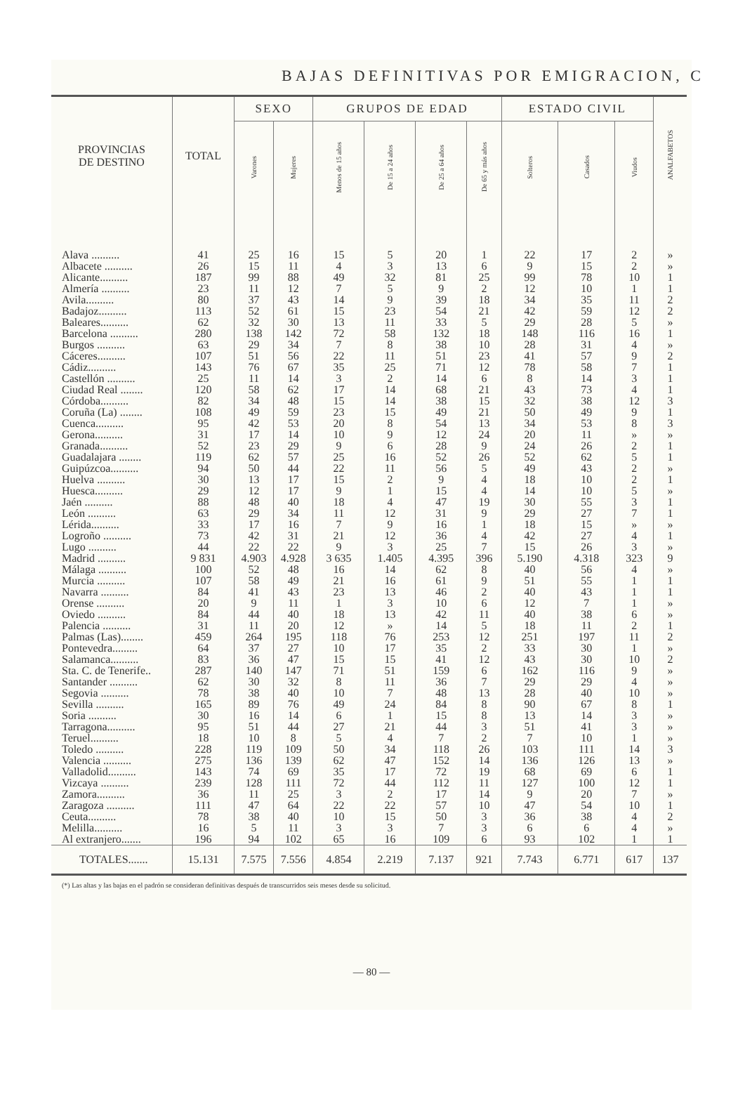BAJAS DEFINITIVAS POR EMIGRACION, C
| PROVINCIAS DE DESTINO | TOTAL | SEXO | | GRUPOS DE EDAD | | | | ESTADO CIVIL | | | ANALFABETOS |
| --- | --- | --- | --- | --- | --- | --- | --- | --- | --- | --- | --- |
| | | Varones | Mujeres | Menos de 15 años | De 15 a 24 años | De 25 a 64 años | De 65 y más años | Solteros | Casados | Viudos | |
| Alava .......... | 41 | 25 | 16 | 15 | 5 | 20 | 1 | 22 | 17 | 2 | » |
| Albacete .......... | 26 | 15 | 11 | 4 | 3 | 13 | 6 | 9 | 15 | 2 | » |
| Alicante.......... | 187 | 99 | 88 | 49 | 32 | 81 | 25 | 99 | 78 | 10 | 1 |
| Almería .......... | 23 | 11 | 12 | 7 | 5 | 9 | 2 | 12 | 10 | 1 | 1 |
| Avila.......... | 80 | 37 | 43 | 14 | 9 | 39 | 18 | 34 | 35 | 11 | 2 |
| Badajoz.......... | 113 | 52 | 61 | 15 | 23 | 54 | 21 | 42 | 59 | 12 | 2 |
| Baleares.......... | 62 | 32 | 30 | 13 | 11 | 33 | 5 | 29 | 28 | 5 | » |
| Barcelona .......... | 280 | 138 | 142 | 72 | 58 | 132 | 18 | 148 | 116 | 16 | 1 |
| Burgos .......... | 63 | 29 | 34 | 7 | 8 | 38 | 10 | 28 | 31 | 4 | » |
| Cáceres.......... | 107 | 51 | 56 | 22 | 11 | 51 | 23 | 41 | 57 | 9 | 2 |
| Cádiz.......... | 143 | 76 | 67 | 35 | 25 | 71 | 12 | 78 | 58 | 7 | 1 |
| Castellón .......... | 25 | 11 | 14 | 3 | 2 | 14 | 6 | 8 | 14 | 3 | 1 |
| Ciudad Real ........ | 120 | 58 | 62 | 17 | 14 | 68 | 21 | 43 | 73 | 4 | 1 |
| Córdoba.......... | 82 | 34 | 48 | 15 | 14 | 38 | 15 | 32 | 38 | 12 | 3 |
| Coruña (La) ........ | 108 | 49 | 59 | 23 | 15 | 49 | 21 | 50 | 49 | 9 | 1 |
| Cuenca.......... | 95 | 42 | 53 | 20 | 8 | 54 | 13 | 34 | 53 | 8 | 3 |
| Gerona.......... | 31 | 17 | 14 | 10 | 9 | 12 | 24 | 20 | 11 | » | » |
| Granada.......... | 52 | 23 | 29 | 9 | 6 | 28 | 9 | 24 | 26 | 2 | 1 |
| Guadalajara ........ | 119 | 62 | 57 | 25 | 16 | 52 | 26 | 52 | 62 | 5 | 1 |
| Guipúzcoa.......... | 94 | 50 | 44 | 22 | 11 | 56 | 5 | 49 | 43 | 2 | » |
| Huelva .......... | 30 | 13 | 17 | 15 | 2 | 9 | 4 | 18 | 10 | 2 | 1 |
| Huesca.......... | 29 | 12 | 17 | 9 | 1 | 15 | 4 | 14 | 10 | 5 | » |
| Jaén .......... | 88 | 48 | 40 | 18 | 4 | 47 | 19 | 30 | 55 | 3 | 1 |
| León .......... | 63 | 29 | 34 | 11 | 12 | 31 | 9 | 29 | 27 | 7 | 1 |
| Lérida.......... | 33 | 17 | 16 | 7 | 9 | 16 | 1 | 18 | 15 | » | » |
| Logroño .......... | 73 | 42 | 31 | 21 | 12 | 36 | 4 | 42 | 27 | 4 | 1 |
| Lugo .......... | 44 | 22 | 22 | 9 | 3 | 25 | 7 | 15 | 26 | 3 | » |
| Madrid .......... | 9 831 | 4.903 | 4.928 | 3 635 | 1.405 | 4.395 | 396 | 5.190 | 4.318 | 323 | 9 |
| Málaga .......... | 100 | 52 | 48 | 16 | 14 | 62 | 8 | 40 | 56 | 4 | » |
| Murcia .......... | 107 | 58 | 49 | 21 | 16 | 61 | 9 | 51 | 55 | 1 | 1 |
| Navarra .......... | 84 | 41 | 43 | 23 | 13 | 46 | 2 | 40 | 43 | 1 | 1 |
| Orense .......... | 20 | 9 | 11 | 1 | 3 | 10 | 6 | 12 | 7 | 1 | » |
| Oviedo .......... | 84 | 44 | 40 | 18 | 13 | 42 | 11 | 40 | 38 | 6 | » |
| Palencia .......... | 31 | 11 | 20 | 12 | » | 14 | 5 | 18 | 11 | 2 | 1 |
| Palmas (Las)........ | 459 | 264 | 195 | 118 | 76 | 253 | 12 | 251 | 197 | 11 | 2 |
| Pontevedra......... | 64 | 37 | 27 | 10 | 17 | 35 | 2 | 33 | 30 | 1 | » |
| Salamanca.......... | 83 | 36 | 47 | 15 | 15 | 41 | 12 | 43 | 30 | 10 | 2 |
| Sta. C. de Tenerife.. | 287 | 140 | 147 | 71 | 51 | 159 | 6 | 162 | 116 | 9 | » |
| Santander .......... | 62 | 30 | 32 | 8 | 11 | 36 | 7 | 29 | 29 | 4 | » |
| Segovia .......... | 78 | 38 | 40 | 10 | 7 | 48 | 13 | 28 | 40 | 10 | » |
| Sevilla .......... | 165 | 89 | 76 | 49 | 24 | 84 | 8 | 90 | 67 | 8 | 1 |
| Soria .......... | 30 | 16 | 14 | 6 | 1 | 15 | 8 | 13 | 14 | 3 | » |
| Tarragona.......... | 95 | 51 | 44 | 27 | 21 | 44 | 3 | 51 | 41 | 3 | » |
| Teruel.......... | 18 | 10 | 8 | 5 | 4 | 7 | 2 | 7 | 10 | 1 | » |
| Toledo .......... | 228 | 119 | 109 | 50 | 34 | 118 | 26 | 103 | 111 | 14 | 3 |
| Valencia .......... | 275 | 136 | 139 | 62 | 47 | 152 | 14 | 136 | 126 | 13 | » |
| Valladolid.......... | 143 | 74 | 69 | 35 | 17 | 72 | 19 | 68 | 69 | 6 | 1 |
| Vizcaya .......... | 239 | 128 | 111 | 72 | 44 | 112 | 11 | 127 | 100 | 12 | 1 |
| Zamora.......... | 36 | 11 | 25 | 3 | 2 | 17 | 14 | 9 | 20 | 7 | » |
| Zaragoza .......... | 111 | 47 | 64 | 22 | 22 | 57 | 10 | 47 | 54 | 10 | 1 |
| Ceuta.......... | 78 | 38 | 40 | 10 | 15 | 50 | 3 | 36 | 38 | 4 | 2 |
| Melilla.......... | 16 | 5 | 11 | 3 | 3 | 7 | 3 | 6 | 6 | 4 | » |
| Al extranjero....... | 196 | 94 | 102 | 65 | 16 | 109 | 6 | 93 | 102 | 1 | 1 |
| TOTALES....... | 15.131 | 7.575 | 7.556 | 4.854 | 2.219 | 7.137 | 921 | 7.743 | 6.771 | 617 | 137 |
(*) Las altas y las bajas en el padrón se consideran definitivas después de transcurridos seis meses desde su solicitud.
— 80 —